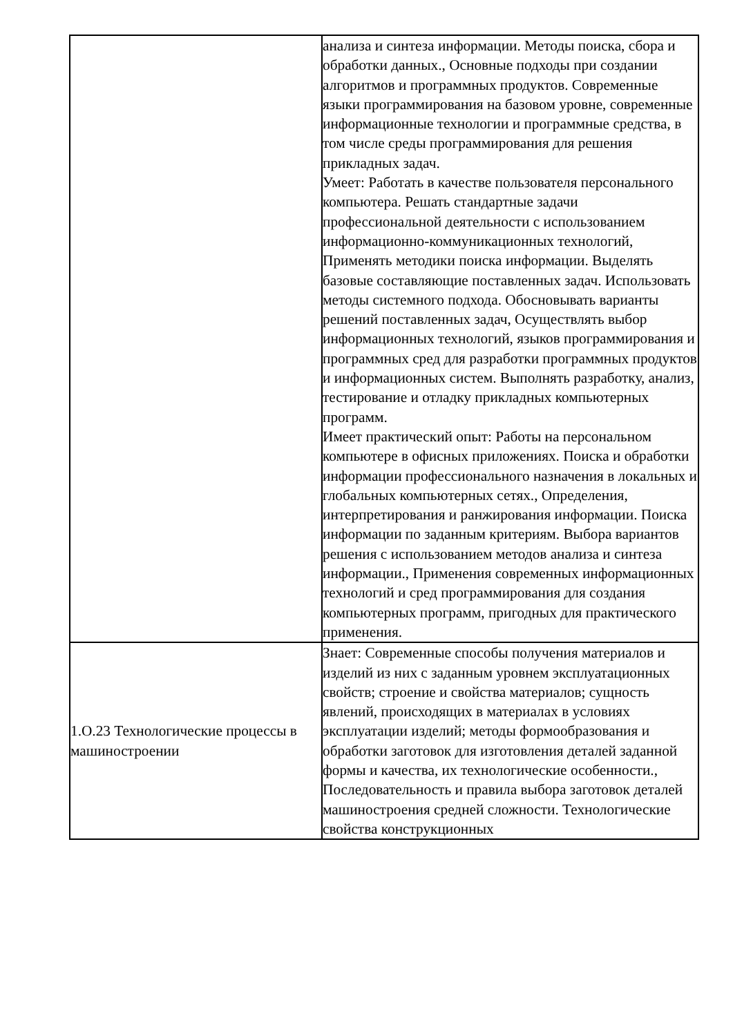| | анализа и синтеза информации. Методы поиска, сбора и обработки данных., Основные подходы при создании алгоритмов и программных продуктов. Современные языки программирования на базовом уровне, современные информационные технологии и программные средства, в том числе среды программирования для решения прикладных задач. Умеет: Работать в качестве пользователя персонального компьютера. Решать стандартные задачи профессиональной деятельности с использованием информационно-коммуникационных технологий, Применять методики поиска информации. Выделять базовые составляющие поставленных задач. Использовать методы системного подхода. Обосновывать варианты решений поставленных задач, Осуществлять выбор информационных технологий, языков программирования и программных сред для разработки программных продуктов и информационных систем. Выполнять разработку, анализ, тестирование и отладку прикладных компьютерных программ. Имеет практический опыт: Работы на персональном компьютере в офисных приложениях. Поиска и обработки информации профессионального назначения в локальных и глобальных компьютерных сетях., Определения, интерпретирования и ранжирования информации. Поиска информации по заданным критериям. Выбора вариантов решения с использованием методов анализа и синтеза информации., Применения современных информационных технологий и сред программирования для создания компьютерных программ, пригодных для практического применения. |
| 1.О.23 Технологические процессы в машиностроении | Знает: Современные способы получения материалов и изделий из них с заданным уровнем эксплуатационных свойств; строение и свойства материалов; сущность явлений, происходящих в материалах в условиях эксплуатации изделий; методы формообразования и обработки заготовок для изготовления деталей заданной формы и качества, их технологические особенности., Последовательность и правила выбора заготовок деталей машиностроения средней сложности. Технологические свойства конструкционных |